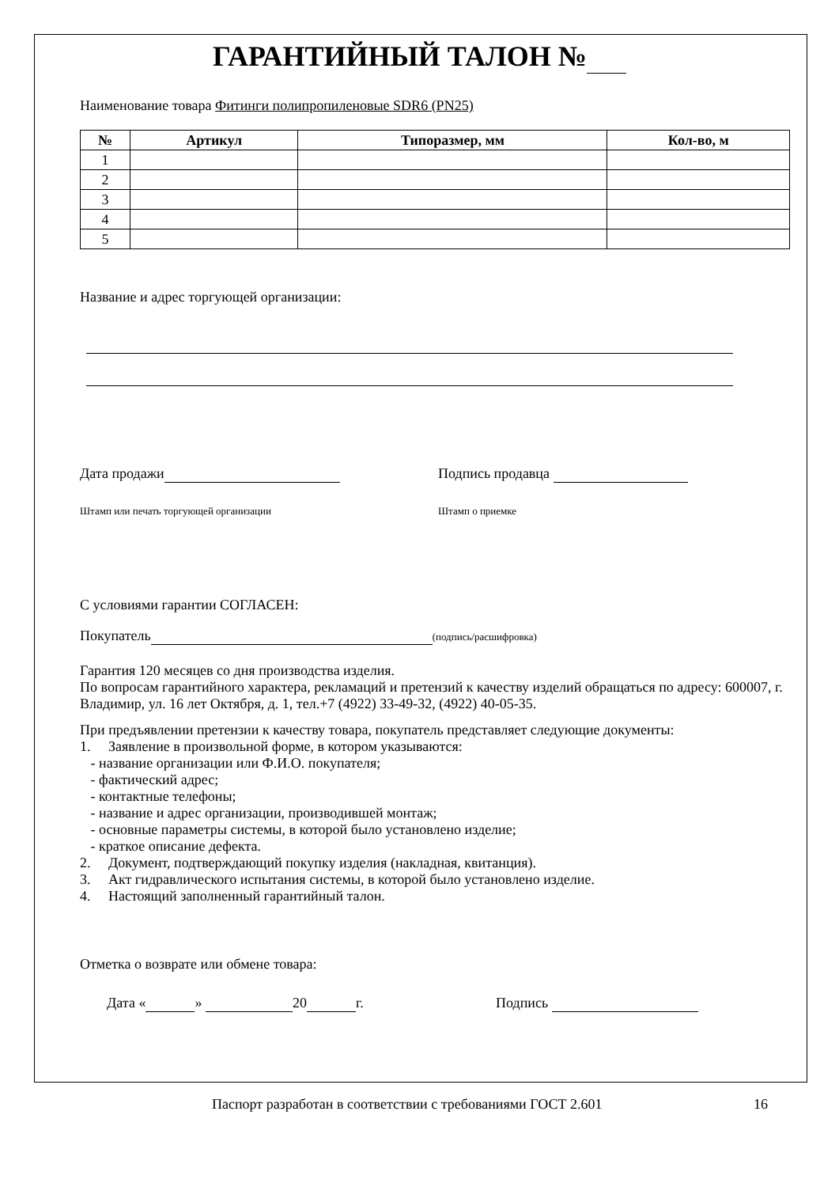ГАРАНТИЙНЫЙ ТАЛОН №
Наименование товара Фитинги полипропиленовые SDR6 (PN25)
| № | Артикул | Типоразмер, мм | Кол-во, м |
| --- | --- | --- | --- |
| 1 | | | |
| 2 | | | |
| 3 | | | |
| 4 | | | |
| 5 | | | |
Название и адрес торгующей организации:
Дата продажи Подпись продавца
Штамп или печать торгующей организации Штамп о приемке
С условиями гарантии СОГЛАСЕН:
Покупатель (подпись/расшифровка)
Гарантия 120 месяцев со дня производства изделия.
По вопросам гарантийного характера, рекламаций и претензий к качеству изделий обращаться по адресу: 600007, г. Владимир, ул. 16 лет Октября, д. 1, тел.+7 (4922) 33-49-32, (4922) 40-05-35.
При предъявлении претензии к качеству товара, покупатель представляет следующие документы:
1. Заявление в произвольной форме, в котором указываются:
- название организации или Ф.И.О. покупателя;
- фактический адрес;
- контактные телефоны;
- название и адрес организации, производившей монтаж;
- основные параметры системы, в которой было установлено изделие;
- краткое описание дефекта.
2. Документ, подтверждающий покупку изделия (накладная, квитанция).
3. Акт гидравлического испытания системы, в которой было установлено изделие.
4. Настоящий заполненный гарантийный талон.
Отметка о возврате или обмене товара:
Дата « » 20 г. Подпись
Паспорт разработан в соответствии с требованиями ГОСТ 2.601 16